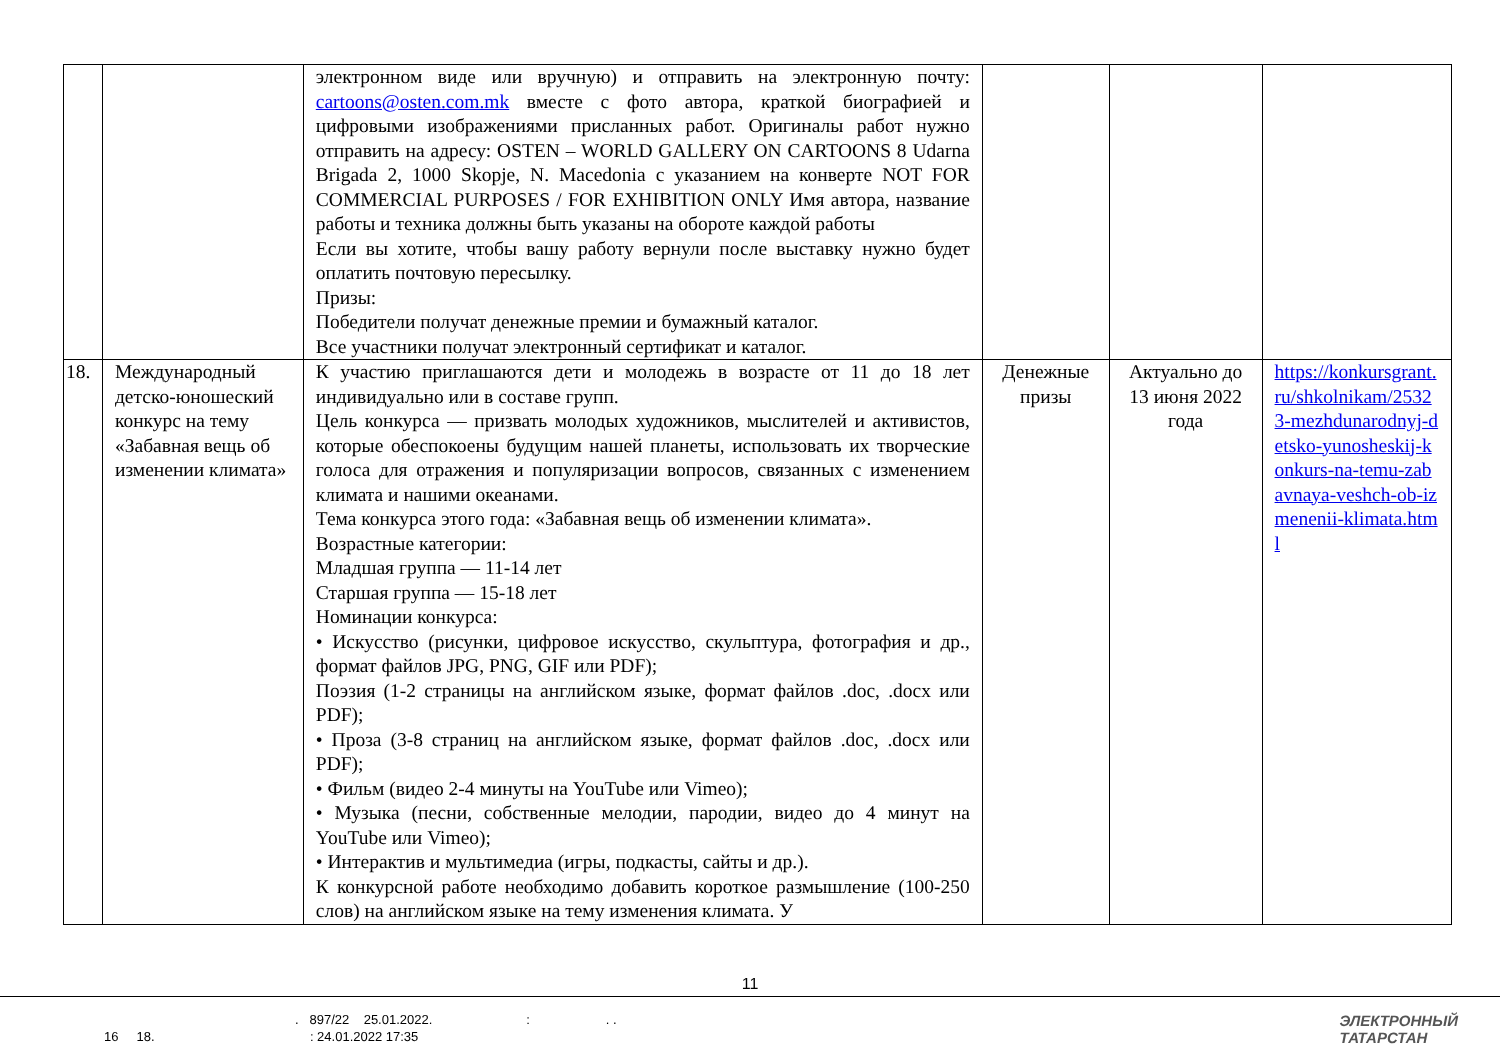| | | электронном виде или вручную) и отправить на электронную почту: cartoons@osten.com.mk вместе с фото автора, краткой биографией и цифровыми изображениями присланных работ. Оригиналы работ нужно отправить на адресу: OSTEN – WORLD GALLERY ON CARTOONS 8 Udarna Brigada 2, 1000 Skopje, N. Macedonia с указанием на конверте NOT FOR COMMERCIAL PURPOSES / FOR EXHIBITION ONLY Имя автора, название работы и техника должны быть указаны на обороте каждой работы Если вы хотите, чтобы вашу работу вернули после выставку нужно будет оплатить почтовую пересылку. Призы: Победители получат денежные премии и бумажный каталог. Все участники получат электронный сертификат и каталог. | | | |
| 18. | Международный детско-юношеский конкурс на тему «Забавная вещь об изменении климата» | К участию приглашаются дети и молодежь в возрасте от 11 до 18 лет индивидуально или в составе групп. Цель конкурса — призвать молодых художников, мыслителей и активистов, которые обеспокоены будущим нашей планеты, использовать их творческие голоса для отражения и популяризации вопросов, связанных с изменением климата и нашими океанами. Тема конкурса этого года: «Забавная вещь об изменении климата». Возрастные категории: Младшая группа — 11-14 лет Старшая группа — 15-18 лет Номинации конкурса: • Искусство (рисунки, цифровое искусство, скульптура, фотография и др., формат файлов JPG, PNG, GIF или PDF); Поэзия (1-2 страницы на английском языке, формат файлов .doc, .docx или PDF); • Проза (3-8 страниц на английском языке, формат файлов .doc, .docx или PDF); • Фильм (видео 2-4 минуты на YouTube или Vimeo); • Музыка (песни, собственные мелодии, пародии, видео до 4 минут на YouTube или Vimeo); • Интерактив и мультимедиа (игры, подкасты, сайты и др.). К конкурсной работе необходимо добавить короткое размышление (100-250 слов) на английском языке на тему изменения климата. У | Денежные призы | Актуально до 13 июня 2022 года | https://konkursgrant.ru/shkolnikam/25323-mezhdunarodnyj-detsko-yunosheskij-konkurs-na-temu-zabavnaya-veshch-ob-izmenenii-klimata.html |
11
. 897/22 25.01.2022. : . .
16 18. : 24.01.2022 17:35
ЭЛЕКТРОННЫЙ
ТАТАРСТАН